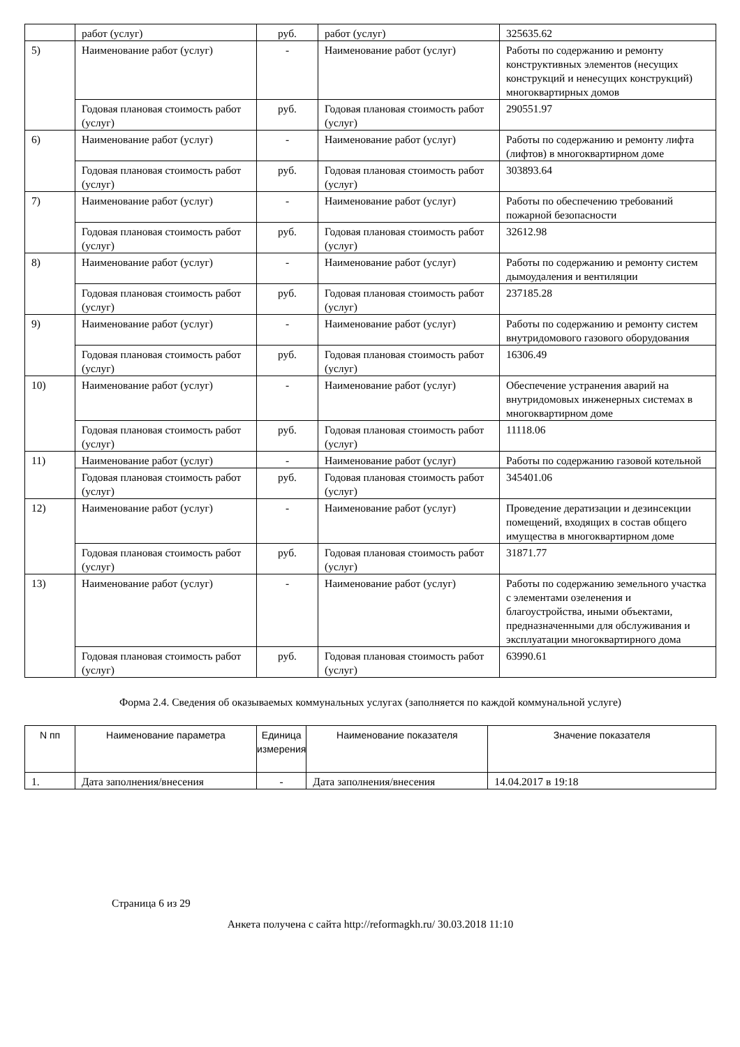| | работ (услуг) | руб. | работ (услуг) | 325635.62 |
| 5) | Наименование работ (услуг) | - | Наименование работ (услуг) | Работы по содержанию и ремонту конструктивных элементов (несущих конструкций и ненесущих конструкций) многоквартирных домов |
| | Годовая плановая стоимость работ (услуг) | руб. | Годовая плановая стоимость работ (услуг) | 290551.97 |
| 6) | Наименование работ (услуг) | - | Наименование работ (услуг) | Работы по содержанию и ремонту лифта (лифтов) в многоквартирном доме |
| | Годовая плановая стоимость работ (услуг) | руб. | Годовая плановая стоимость работ (услуг) | 303893.64 |
| 7) | Наименование работ (услуг) | - | Наименование работ (услуг) | Работы по обеспечению требований пожарной безопасности |
| | Годовая плановая стоимость работ (услуг) | руб. | Годовая плановая стоимость работ (услуг) | 32612.98 |
| 8) | Наименование работ (услуг) | - | Наименование работ (услуг) | Работы по содержанию и ремонту систем дымоудаления и вентиляции |
| | Годовая плановая стоимость работ (услуг) | руб. | Годовая плановая стоимость работ (услуг) | 237185.28 |
| 9) | Наименование работ (услуг) | - | Наименование работ (услуг) | Работы по содержанию и ремонту систем внутридомового газового оборудования |
| | Годовая плановая стоимость работ (услуг) | руб. | Годовая плановая стоимость работ (услуг) | 16306.49 |
| 10) | Наименование работ (услуг) | - | Наименование работ (услуг) | Обеспечение устранения аварий на внутридомовых инженерных системах в многоквартирном доме |
| | Годовая плановая стоимость работ (услуг) | руб. | Годовая плановая стоимость работ (услуг) | 11118.06 |
| 11) | Наименование работ (услуг) | - | Наименование работ (услуг) | Работы по содержанию газовой котельной |
| | Годовая плановая стоимость работ (услуг) | руб. | Годовая плановая стоимость работ (услуг) | 345401.06 |
| 12) | Наименование работ (услуг) | - | Наименование работ (услуг) | Проведение дератизации и дезинсекции помещений, входящих в состав общего имущества в многоквартирном доме |
| | Годовая плановая стоимость работ (услуг) | руб. | Годовая плановая стоимость работ (услуг) | 31871.77 |
| 13) | Наименование работ (услуг) | - | Наименование работ (услуг) | Работы по содержанию земельного участка с элементами озеленения и благоустройства, иными объектами, предназначенными для обслуживания и эксплуатации многоквартирного дома |
| | Годовая плановая стоимость работ (услуг) | руб. | Годовая плановая стоимость работ (услуг) | 63990.61 |
Форма 2.4. Сведения об оказываемых коммунальных услугах (заполняется по каждой коммунальной услуге)
| N пп | Наименование параметра | Единица измерения | Наименование показателя | Значение показателя |
| --- | --- | --- | --- | --- |
| 1. | Дата заполнения/внесения | - | Дата заполнения/внесения | 14.04.2017 в 19:18 |
Страница 6 из 29
Анкета получена с сайта http://reformagkh.ru/ 30.03.2018 11:10